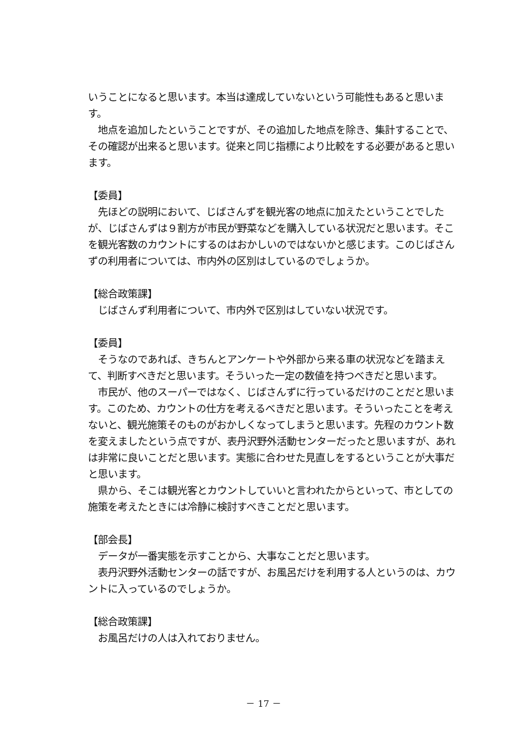いうことになると思います。本当は達成していないという可能性もあると思います。
地点を追加したということですが、その追加した地点を除き、集計することで、その確認が出来ると思います。従来と同じ指標により比較をする必要があると思います。
【委員】
先ほどの説明において、じばさんずを観光客の地点に加えたということでしたが、じばさんずは９割方が市民が野菜などを購入している状況だと思います。そこを観光客数のカウントにするのはおかしいのではないかと感じます。このじばさんずの利用者については、市内外の区別はしているのでしょうか。
【総合政策課】
じばさんず利用者について、市内外で区別はしていない状況です。
【委員】
そうなのであれば、きちんとアンケートや外部から来る車の状況などを踏まえて、判断すべきだと思います。そういった一定の数値を持つべきだと思います。
市民が、他のスーパーではなく、じばさんずに行っているだけのことだと思います。このため、カウントの仕方を考えるべきだと思います。そういったことを考えないと、観光施策そのものがおかしくなってしまうと思います。先程のカウント数を変えましたという点ですが、表丹沢野外活動センターだったと思いますが、あれは非常に良いことだと思います。実態に合わせた見直しをするということが大事だと思います。
県から、そこは観光客とカウントしていいと言われたからといって、市としての施策を考えたときには冷静に検討すべきことだと思います。
【部会長】
データが一番実態を示すことから、大事なことだと思います。
表丹沢野外活動センターの話ですが、お風呂だけを利用する人というのは、カウントに入っているのでしょうか。
【総合政策課】
お風呂だけの人は入れておりません。
－ 17 －